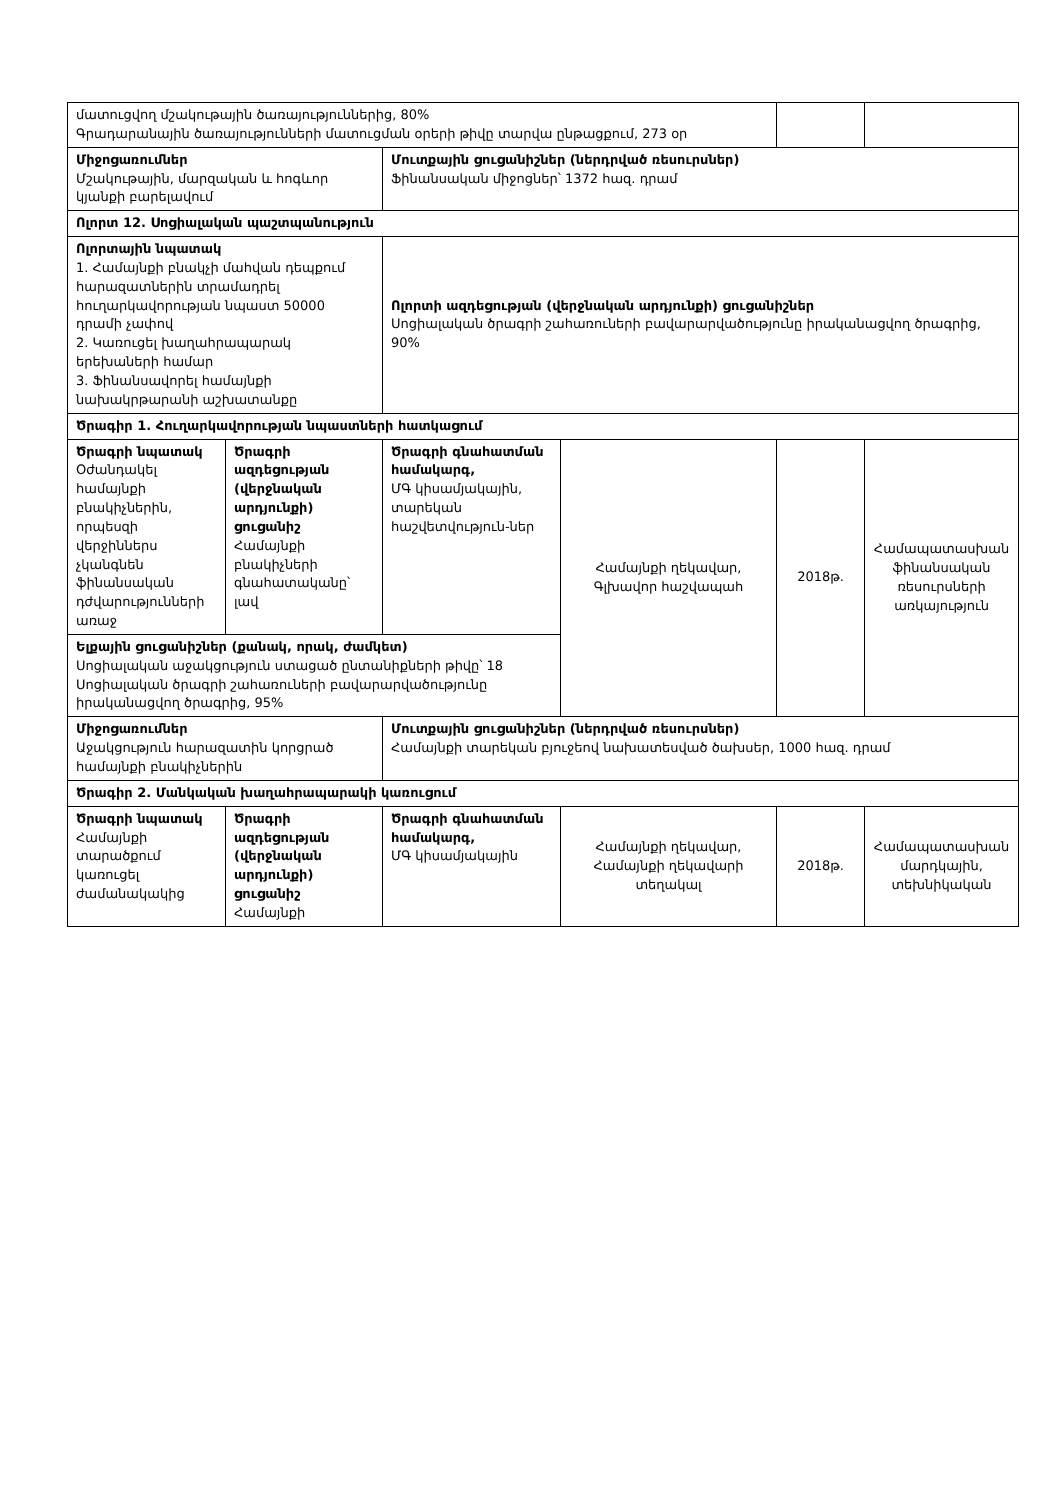| մատուցվող մշակութային ծառայություններից, 80% Գրադարանային ծառայությունների մատուցման օրերի թիվը տարվա ընթացքում, 273 օր | | | | | |
| Միջոցառումներ Մշակութային, մարզական և հոգևոր կյանքի բարելավում | | Մուտքային ցուցանիշներ (ներդրված ռեսուրսներ) Ֆինանսական միջոցներ՝ 1372 հազ. դրամ | | | |
| Ոլորտ 12. Սոցիալական պաշտպանություն | | | | | |
| Ոլորտային նպատակ 1. Համայնքի բնակչի մահվան դեպքում հարազատներին տրամադրել հուղարկավորության նպաստ 50000 դրամի չափով 2. Կառուցել խաղահրապարակ երեխաների համար 3. Ֆինանսավորել համայնքի նախակրթարանի աշխատանքը | | Ոլորտի ազդեցության (վերջնական արդյունքի) ցուցանիշներ Սոցիալական ծրագրի շահառուների բավարարվածությունը իրականացվող ծրագրից, 90% | | | |
| Ծրագիր 1. Հուղարկավորության նպաստների հատկացում | | | | | |
| Ծրագրի նպատակ Օժանդակել համայնքի բնակիչներին, որպեսզի վերջիններս չկանգնեն ֆինանսական դժվարությունների առաջ | Ծրագրի ազդեցության (վերջնական արդյունքի) ցուցանիշ Համայնքի բնակիչների գնահատականը՝ լավ | Ծրագրի գնահատման համակարգ, ՄԳ կիսամյակային, տարեկան հաշվետվություն-ներ | Համայնքի ղեկավար, Գլխավոր հաշվապահ | 2018թ. | Համապատասխան ֆինանսական ռեսուրսների առկայություն |
| Ելքային ցուցանիշներ (քանակ, որակ, ժամկետ) Սոցիալական աջակցություն ստացած ընտանիքների թիվը՝ 18 Սոցիալական ծրագրի շահառուների բավարարվածությունը իրականացվող ծրագրից, 95% | | | | | |
| Միջոցառումներ Աջակցություն հարազատին կորցրած համայնքի բնակիչներին | | Մուտքային ցուցանիշներ (ներդրված ռեսուրսներ) Համայնքի տարեկան բյուջեով նախատեսված ծախսեր, 1000 հազ. դրամ | | | |
| Ծրագիր 2. Մանկական խաղահրապարակի կառուցում | | | | | |
| Ծրագրի նպատակ Համայնքի տարածքում կառուցել ժամանակակից | Ծրագրի ազդեցության (վերջնական արդյունքի) ցուցանիշ Համայնքի | Ծրագրի գնահատման համակարգ, ՄԳ կիսամյակային | Համայնքի ղեկավար, Համայնքի ղեկավարի տեղակալ | 2018թ. | Համապատասխան մարդկային, տեխնիկական |